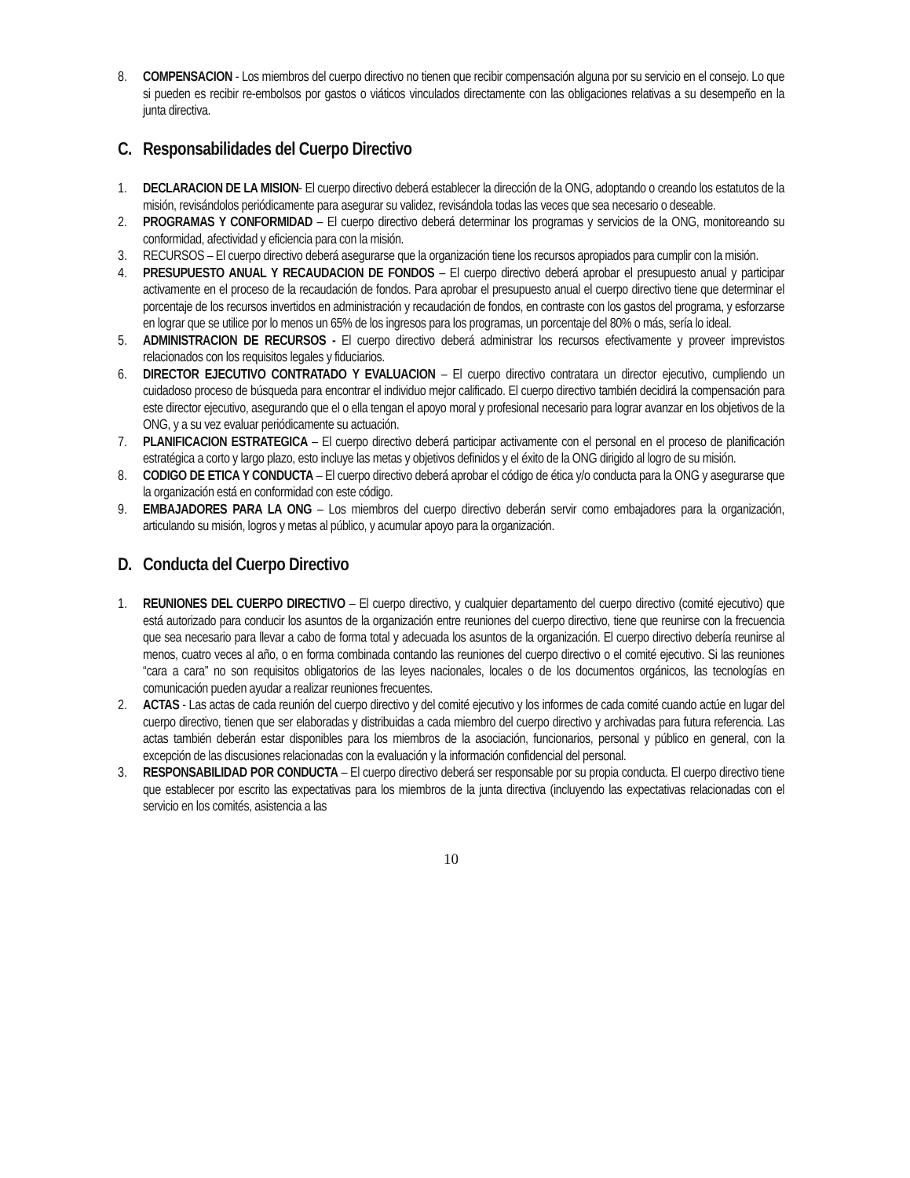8. COMPENSACION - Los miembros del cuerpo directivo no tienen que recibir compensación alguna por su servicio en el consejo. Lo que si pueden es recibir re-embolsos por gastos o viáticos vinculados directamente con las obligaciones relativas a su desempeño en la junta directiva.
C. Responsabilidades del Cuerpo Directivo
1. DECLARACION DE LA MISION- El cuerpo directivo deberá establecer la dirección de la ONG, adoptando o creando los estatutos de la misión, revisándolos periódicamente para asegurar su validez, revisándola todas las veces que sea necesario o deseable.
2. PROGRAMAS Y CONFORMIDAD – El cuerpo directivo deberá determinar los programas y servicios de la ONG, monitoreando su conformidad, afectividad y eficiencia para con la misión.
3. RECURSOS – El cuerpo directivo deberá asegurarse que la organización tiene los recursos apropiados para cumplir con la misión.
4. PRESUPUESTO ANUAL Y RECAUDACION DE FONDOS – El cuerpo directivo deberá aprobar el presupuesto anual y participar activamente en el proceso de la recaudación de fondos. Para aprobar el presupuesto anual el cuerpo directivo tiene que determinar el porcentaje de los recursos invertidos en administración y recaudación de fondos, en contraste con los gastos del programa, y esforzarse en lograr que se utilice por lo menos un 65% de los ingresos para los programas, un porcentaje del 80% o más, sería lo ideal.
5. ADMINISTRACION DE RECURSOS - El cuerpo directivo deberá administrar los recursos efectivamente y proveer imprevistos relacionados con los requisitos legales y fiduciarios.
6. DIRECTOR EJECUTIVO CONTRATADO Y EVALUACION – El cuerpo directivo contratara un director ejecutivo, cumpliendo un cuidadoso proceso de búsqueda para encontrar el individuo mejor calificado. El cuerpo directivo también decidirá la compensación para este director ejecutivo, asegurando que el o ella tengan el apoyo moral y profesional necesario para lograr avanzar en los objetivos de la ONG, y a su vez evaluar periódicamente su actuación.
7. PLANIFICACION ESTRATEGICA – El cuerpo directivo deberá participar activamente con el personal en el proceso de planificación estratégica a corto y largo plazo, esto incluye las metas y objetivos definidos y el éxito de la ONG dirigido al logro de su misión.
8. CODIGO DE ETICA Y CONDUCTA – El cuerpo directivo deberá aprobar el código de ética y/o conducta para la ONG y asegurarse que la organización está en conformidad con este código.
9. EMBAJADORES PARA LA ONG – Los miembros del cuerpo directivo deberán servir como embajadores para la organización, articulando su misión, logros y metas al público, y acumular apoyo para la organización.
D. Conducta del Cuerpo Directivo
1. REUNIONES DEL CUERPO DIRECTIVO – El cuerpo directivo, y cualquier departamento del cuerpo directivo (comité ejecutivo) que está autorizado para conducir los asuntos de la organización entre reuniones del cuerpo directivo, tiene que reunirse con la frecuencia que sea necesario para llevar a cabo de forma total y adecuada los asuntos de la organización. El cuerpo directivo debería reunirse al menos, cuatro veces al año, o en forma combinada contando las reuniones del cuerpo directivo o el comité ejecutivo. Si las reuniones “cara a cara” no son requisitos obligatorios de las leyes nacionales, locales o de los documentos orgánicos, las tecnologías en comunicación pueden ayudar a realizar reuniones frecuentes.
2. ACTAS - Las actas de cada reunión del cuerpo directivo y del comité ejecutivo y los informes de cada comité cuando actúe en lugar del cuerpo directivo, tienen que ser elaboradas y distribuidas a cada miembro del cuerpo directivo y archivadas para futura referencia. Las actas también deberán estar disponibles para los miembros de la asociación, funcionarios, personal y público en general, con la excepción de las discusiones relacionadas con la evaluación y la información confidencial del personal.
3. RESPONSABILIDAD POR CONDUCTA – El cuerpo directivo deberá ser responsable por su propia conducta. El cuerpo directivo tiene que establecer por escrito las expectativas para los miembros de la junta directiva (incluyendo las expectativas relacionadas con el servicio en los comités, asistencia a las
10